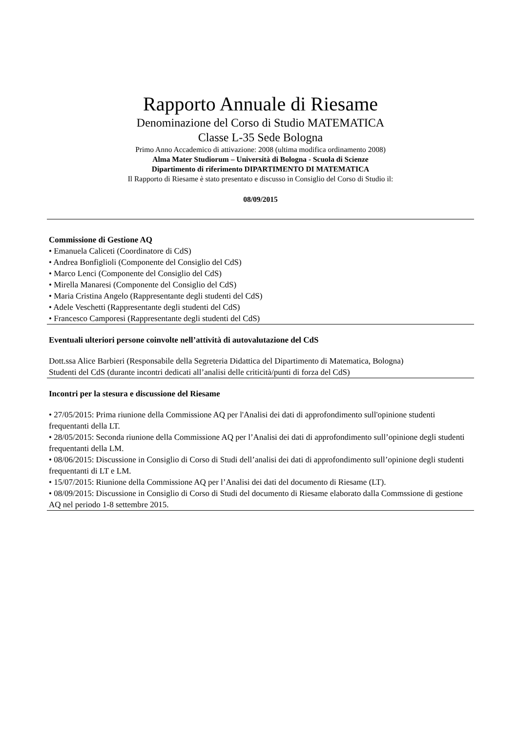Rapporto Annuale di Riesame
Denominazione del Corso di Studio MATEMATICA
Classe L-35 Sede Bologna
Primo Anno Accademico di attivazione: 2008 (ultima modifica ordinamento 2008)
Alma Mater Studiorum – Università di Bologna - Scuola di Scienze
Dipartimento di riferimento DIPARTIMENTO DI MATEMATICA
Il Rapporto di Riesame è stato presentato e discusso in Consiglio del Corso di Studio il:
08/09/2015
Commissione di Gestione AQ
• Emanuela Caliceti (Coordinatore di CdS)
• Andrea Bonfiglioli (Componente del Consiglio del CdS)
• Marco Lenci (Componente del Consiglio del CdS)
• Mirella Manaresi (Componente del Consiglio del CdS)
• Maria Cristina Angelo (Rappresentante degli studenti del CdS)
• Adele Veschetti (Rappresentante degli studenti del CdS)
• Francesco Camporesi (Rappresentante degli studenti del CdS)
Eventuali ulteriori persone coinvolte nell’attività di autovalutazione del CdS
Dott.ssa Alice Barbieri (Responsabile della Segreteria Didattica del Dipartimento di Matematica, Bologna)
Studenti del CdS (durante incontri dedicati all’analisi delle criticità/punti di forza del CdS)
Incontri per la stesura e discussione del Riesame
• 27/05/2015: Prima riunione della Commissione AQ per l'Analisi dei dati di approfondimento sull'opinione studenti frequentanti della LT.
• 28/05/2015: Seconda riunione della Commissione AQ per l’Analisi dei dati di approfondimento sull’opinione degli studenti frequentanti della LM.
• 08/06/2015: Discussione in Consiglio di Corso di Studi dell’analisi dei dati di approfondimento sull’opinione degli studenti frequentanti di LT e LM.
• 15/07/2015: Riunione della Commissione AQ per l’Analisi dei dati del documento di Riesame (LT).
• 08/09/2015: Discussione in Consiglio di Corso di Studi del documento di Riesame elaborato dalla Commssione di gestione AQ nel periodo 1-8 settembre 2015.